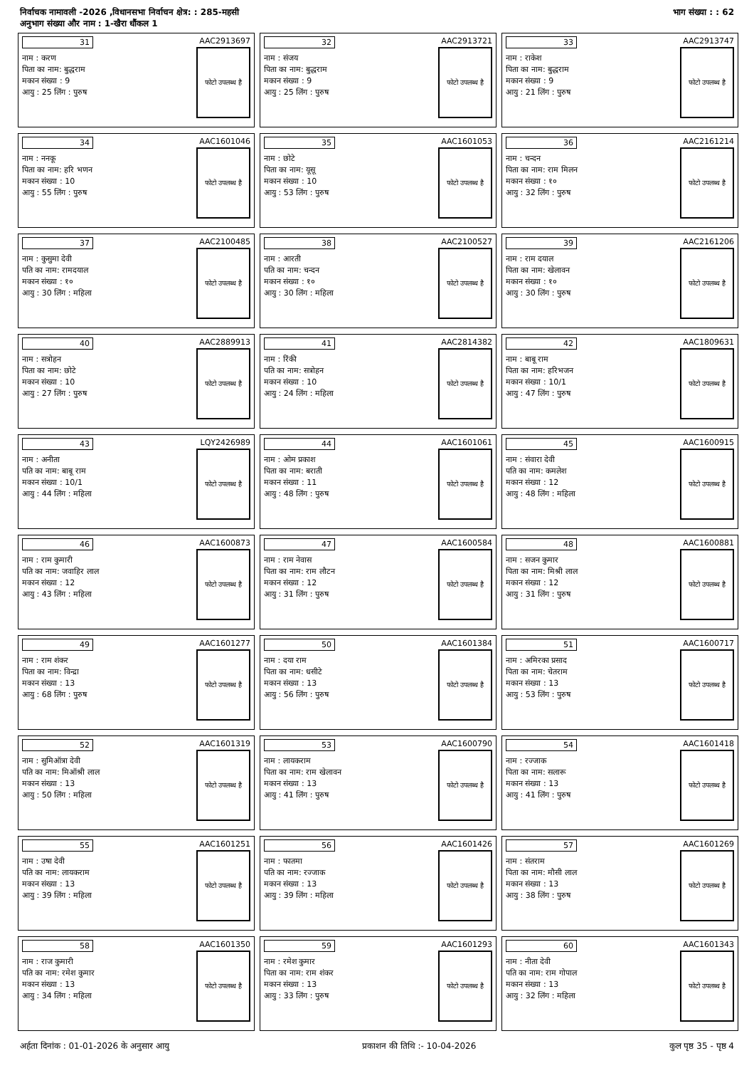निर्वाचक नामावली -2026 ,विधानसभा निर्वाचन क्षेत्र: : 285-महसी भाग संख्या : : 62
अनुभाग संख्या और नाम : 1-खैरा धौंकल 1
31 AAC2913697
नाम : करण
पिता का नाम: बुद्धराम
मकान संख्या : 9
आयु : 25 लिंग : पुरुष
फोटो उपलब्ध है
32 AAC2913721
नाम : संजय
पिता का नाम: बुद्धराम
मकान संख्या : 9
आयु : 25 लिंग : पुरुष
फोटो उपलब्ध है
33 AAC2913747
नाम : राकेश
पिता का नाम: बुद्धराम
मकान संख्या : 9
आयु : 21 लिंग : पुरुष
फोटो उपलब्ध है
34 AAC1601046
नाम : ननकू
पिता का नाम: हरि भणन
मकान संख्या : 10
आयु : 55 लिंग : पुरुष
फोटो उपलब्ध है
35 AAC1601053
नाम : छोटे
पिता का नाम: यूसू
मकान संख्या : 10
आयु : 53 लिंग : पुरुष
फोटो उपलब्ध है
36 AAC2161214
नाम : चन्दन
पिता का नाम: राम मिलन
मकान संख्या : १०
आयु : 32 लिंग : पुरुष
फोटो उपलब्ध है
37 AAC2100485
नाम : कुसुमा देवी
पति का नाम: रामदयाल
मकान संख्या : १०
आयु : 30 लिंग : महिला
फोटो उपलब्ध है
38 AAC2100527
नाम : आरती
पति का नाम: चन्दन
मकान संख्या : १०
आयु : 30 लिंग : महिला
फोटो उपलब्ध है
39 AAC2161206
नाम : राम दयाल
पिता का नाम: खेलावन
मकान संख्या : १०
आयु : 30 लिंग : पुरुष
फोटो उपलब्ध है
40 AAC2889913
नाम : सत्रोहन
पिता का नाम: छोटे
मकान संख्या : 10
आयु : 27 लिंग : पुरुष
फोटो उपलब्ध है
41 AAC2814382
नाम : रिंकी
पति का नाम: सत्रोहन
मकान संख्या : 10
आयु : 24 लिंग : महिला
फोटो उपलब्ध है
42 AAC1809631
नाम : बाबू राम
पिता का नाम: हरिभजन
मकान संख्या : 10/1
आयु : 47 लिंग : पुरुष
फोटो उपलब्ध है
43 LQY2426989
नाम : अनीता
पति का नाम: बाबू राम
मकान संख्या : 10/1
आयु : 44 लिंग : महिला
फोटो उपलब्ध है
44 AAC1601061
नाम : ओम प्रकाश
पिता का नाम: बराती
मकान संख्या : 11
आयु : 48 लिंग : पुरुष
फोटो उपलब्ध है
45 AAC1600915
नाम : संवारा देवी
पति का नाम: कमलेश
मकान संख्या : 12
आयु : 48 लिंग : महिला
फोटो उपलब्ध है
46 AAC1600873
नाम : राम कुमारी
पति का नाम: जवाहिर लाल
मकान संख्या : 12
आयु : 43 लिंग : महिला
फोटो उपलब्ध है
47 AAC1600584
नाम : राम नेवास
पिता का नाम: राम लौटन
मकान संख्या : 12
आयु : 31 लिंग : पुरुष
फोटो उपलब्ध है
48 AAC1600881
नाम : सजन कुमार
पिता का नाम: मिश्री लाल
मकान संख्या : 12
आयु : 31 लिंग : पुरुष
फोटो उपलब्ध है
49 AAC1601277
नाम : राम शंकर
पिता का नाम: विन्द्रा
मकान संख्या : 13
आयु : 68 लिंग : पुरुष
फोटो उपलब्ध है
50 AAC1601384
नाम : दया राम
पिता का नाम: धसीटे
मकान संख्या : 13
आयु : 56 लिंग : पुरुष
फोटो उपलब्ध है
51 AAC1600717
नाम : अमिरका प्रसाद
पिता का नाम: चेतराम
मकान संख्या : 13
आयु : 53 लिंग : पुरुष
फोटो उपलब्ध है
52 AAC1601319
नाम : सुमिऑत्रा देवी
पति का नाम: मिऑश्री लाल
मकान संख्या : 13
आयु : 50 लिंग : महिला
फोटो उपलब्ध है
53 AAC1600790
नाम : लायकराम
पिता का नाम: राम खेलावन
मकान संख्या : 13
आयु : 41 लिंग : पुरुष
फोटो उपलब्ध है
54 AAC1601418
नाम : रज्जाक
पिता का नाम: सलारू
मकान संख्या : 13
आयु : 41 लिंग : पुरुष
फोटो उपलब्ध है
55 AAC1601251
नाम : उषा देवी
पति का नाम: लायकराम
मकान संख्या : 13
आयु : 39 लिंग : महिला
फोटो उपलब्ध है
56 AAC1601426
नाम : फातमा
पति का नाम: रज्जाक
मकान संख्या : 13
आयु : 39 लिंग : महिला
फोटो उपलब्ध है
57 AAC1601269
नाम : संतराम
पिता का नाम: मौसी लाल
मकान संख्या : 13
आयु : 38 लिंग : पुरुष
फोटो उपलब्ध है
58 AAC1601350
नाम : राज कुमारी
पति का नाम: रमेश कुमार
मकान संख्या : 13
आयु : 34 लिंग : महिला
फोटो उपलब्ध है
59 AAC1601293
नाम : रमेश कुमार
पिता का नाम: राम शंकर
मकान संख्या : 13
आयु : 33 लिंग : पुरुष
फोटो उपलब्ध है
60 AAC1601343
नाम : नीता देवी
पति का नाम: राम गोपाल
मकान संख्या : 13
आयु : 32 लिंग : महिला
फोटो उपलब्ध है
अर्हता दिनांक : 01-01-2026 के अनुसार आयु प्रकाशन की तिथि :- 10-04-2026 कुल पृष्ठ 35 - पृष्ठ 4